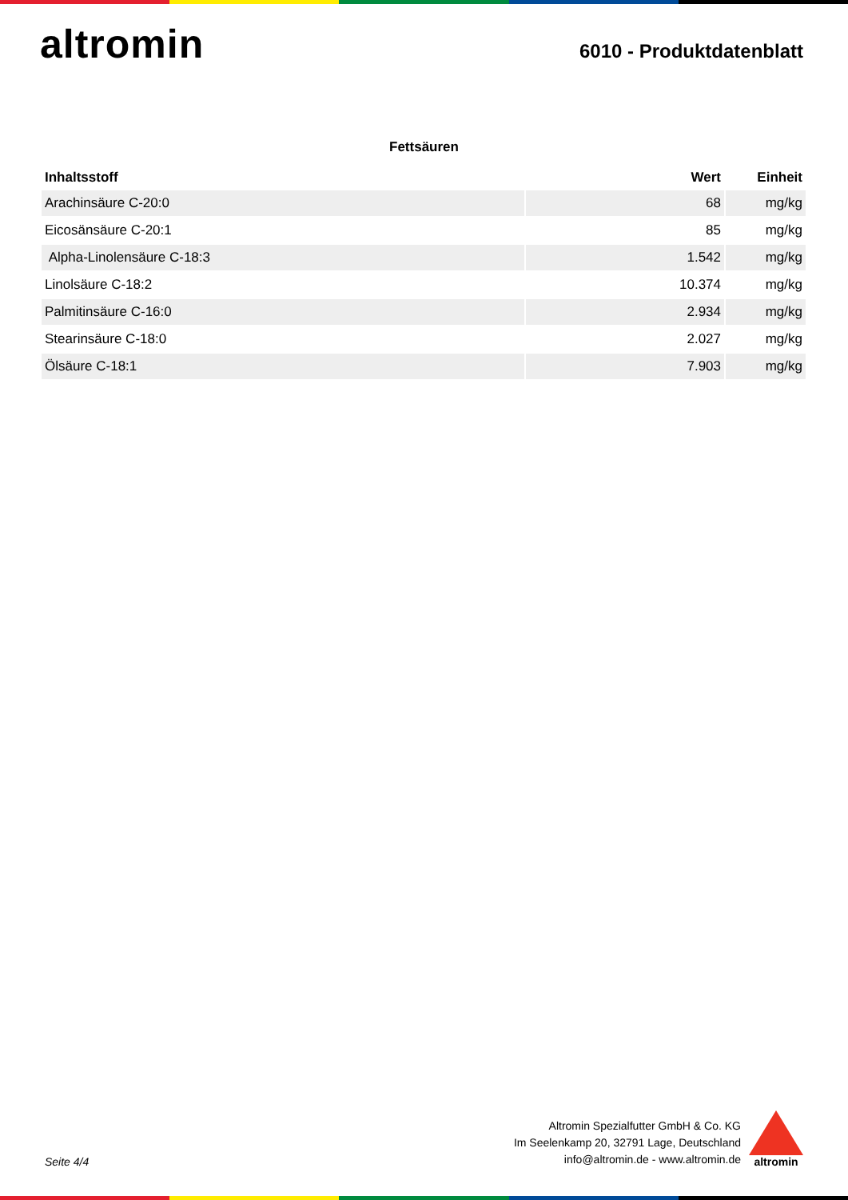altromin
6010 - Produktdatenblatt
Fettsäuren
| Inhaltsstoff | Wert | Einheit |
| --- | --- | --- |
| Arachinsäure C-20:0 | 68 | mg/kg |
| Eicosänsäure C-20:1 | 85 | mg/kg |
| Alpha-Linolensäure C-18:3 | 1.542 | mg/kg |
| Linolsäure C-18:2 | 10.374 | mg/kg |
| Palmitinsäure C-16:0 | 2.934 | mg/kg |
| Stearinsäure C-18:0 | 2.027 | mg/kg |
| Ölsäure C-18:1 | 7.903 | mg/kg |
Seite 4/4
Altromin Spezialfutter GmbH & Co. KG
Im Seelenkamp 20, 32791 Lage, Deutschland
info@altromin.de - www.altromin.de
altromin